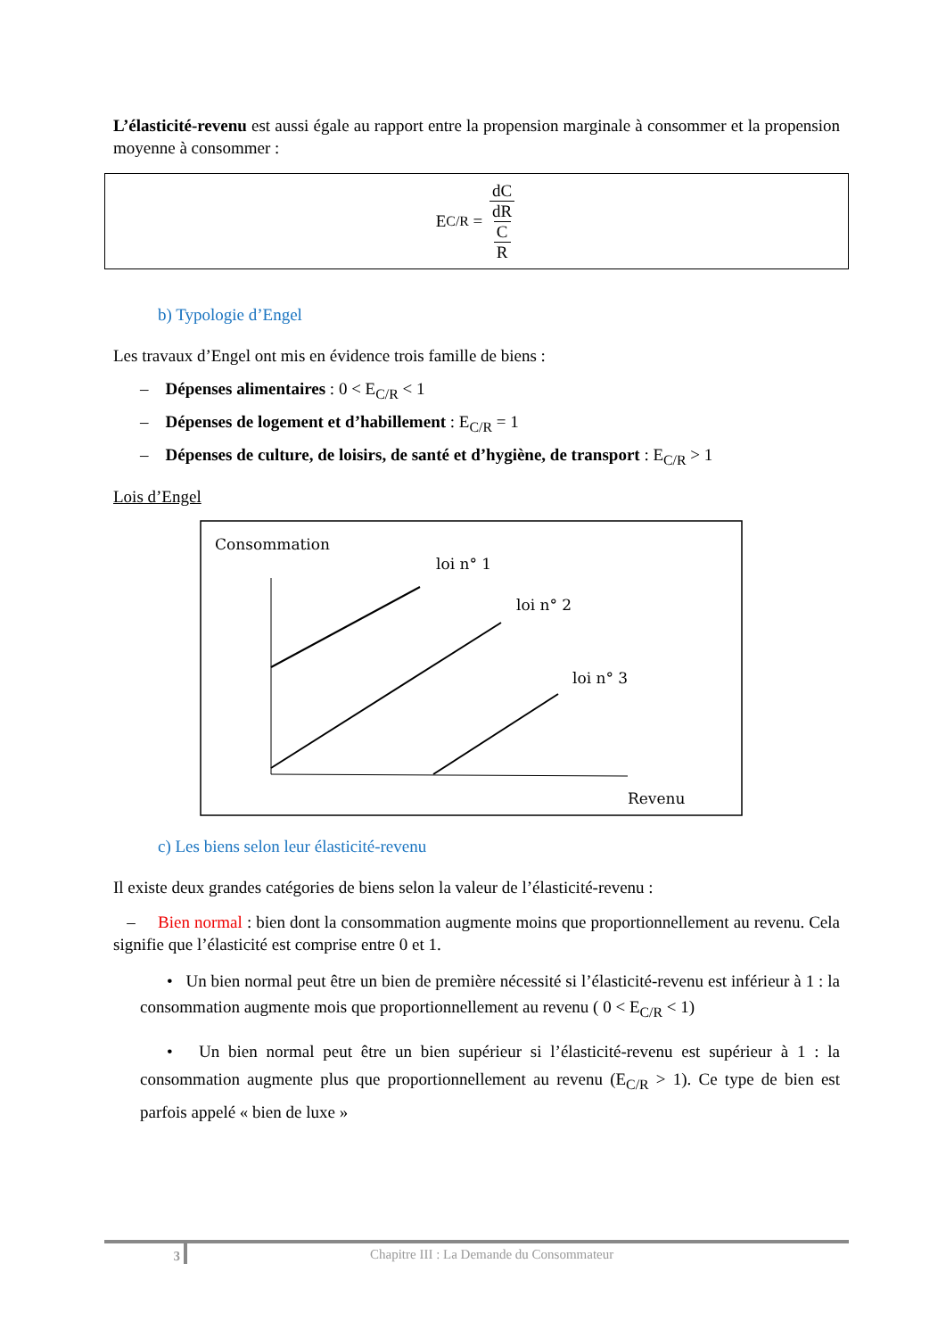L’élasticité-revenu est aussi égale au rapport entre la propension marginale à consommer et la propension moyenne à consommer :
E<sub>C/R</sub> = dC dR C R
b) Typologie d’Engel
Les travaux d’Engel ont mis en évidence trois famille de biens :
– Dépenses alimentaires : 0 < E<sub>C/R</sub> < 1
– Dépenses de logement et d’habillement : E<sub>C/R</sub> = 1
– Dépenses de culture, de loisirs, de santé et d’hygiène, de transport : E<sub>C/R</sub> > 1
Lois d’Engel
Consommation
loi n° 1
loi n° 2
loi n° 3
Revenu
c) Les biens selon leur élasticité-revenu
Il existe deux grandes catégories de biens selon la valeur de l’élasticité-revenu :
– Bien normal : bien dont la consommation augmente moins que proportionnellement au revenu. Cela signifie que l’élasticité est comprise entre 0 et 1.
• Un bien normal peut être un bien de première nécessité si l’élasticité-revenu est inférieur à 1 : la consommation augmente mois que proportionnellement au revenu ( 0 < E<sub>C/R</sub> < 1)
• Un bien normal peut être un bien supérieur si l’élasticité-revenu est supérieur à 1 : la consommation augmente plus que proportionnellement au revenu (E<sub>C/R</sub> > 1). Ce type de bien est parfois appelé « bien de luxe »
3 Chapitre III : La Demande du Consommateur